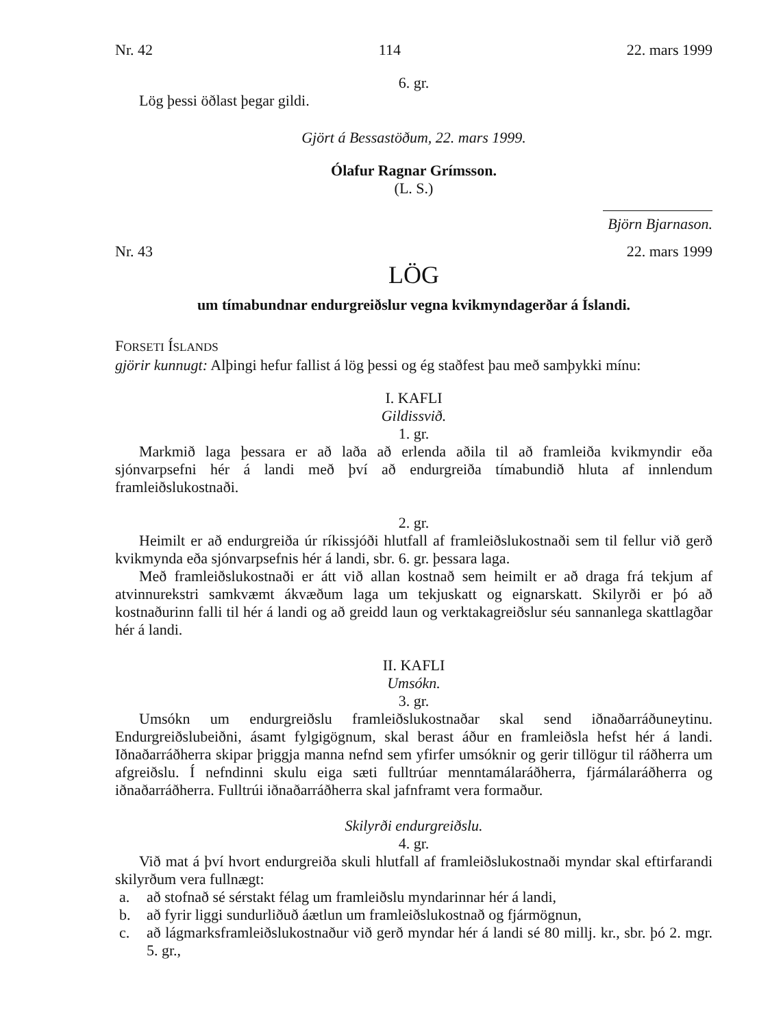Nr. 42 114 22. mars 1999
6. gr.
Lög þessi öðlast þegar gildi.
Gjört á Bessastöðum, 22. mars 1999.
Ólafur Ragnar Grímsson.
(L. S.)
Björn Bjarnason.
Nr. 43 22. mars 1999
LÖG
um tímabundnar endurgreiðslur vegna kvikmyndagerðar á Íslandi.
FORSETI ÍSLANDS
gjörir kunnugt: Alþingi hefur fallist á lög þessi og ég staðfest þau með samþykki mínu:
I. KAFLI
Gildissvið.
1. gr.
Markmið laga þessara er að laða að erlenda aðila til að framleiða kvikmyndir eða sjónvarpsefni hér á landi með því að endurgreiða tímabundið hluta af innlendum framleiðslukostnaði.
2. gr.
Heimilt er að endurgreiða úr ríkissjóði hlutfall af framleiðslukostnaði sem til fellur við gerð kvikmynda eða sjónvarpsefnis hér á landi, sbr. 6. gr. þessara laga.
Með framleiðslukostnaði er átt við allan kostnað sem heimilt er að draga frá tekjum af atvinnurekstri samkvæmt ákvæðum laga um tekjuskatt og eignarskatt. Skilyrði er þó að kostnaðurinn falli til hér á landi og að greidd laun og verktakagreiðslur séu sannanlega skattlagðar hér á landi.
II. KAFLI
Umsókn.
3. gr.
Umsókn um endurgreiðslu framleiðslukostnaðar skal send iðnaðarráðuneytinu. Endurgreiðslubeiðni, ásamt fylgigögnum, skal berast áður en framleiðsla hefst hér á landi. Iðnaðarráðherra skipar þriggja manna nefnd sem yfirfer umsóknir og gerir tillögur til ráðherra um afgreiðslu. Í nefndinni skulu eiga sæti fulltrúar menntamálaráðherra, fjármálaráðherra og iðnaðarráðherra. Fulltrúi iðnaðarráðherra skal jafnframt vera formaður.
Skilyrði endurgreiðslu.
4. gr.
Við mat á því hvort endurgreiða skuli hlutfall af framleiðslukostnaði myndar skal eftirfarandi skilyrðum vera fullnægt:
a. að stofnað sé sérstakt félag um framleiðslu myndarinnar hér á landi,
b. að fyrir liggi sundurliðuð áætlun um framleiðslukostnað og fjármögnun,
c. að lágmarksframleiðslukostnaður við gerð myndar hér á landi sé 80 millj. kr., sbr. þó 2. mgr. 5. gr.,